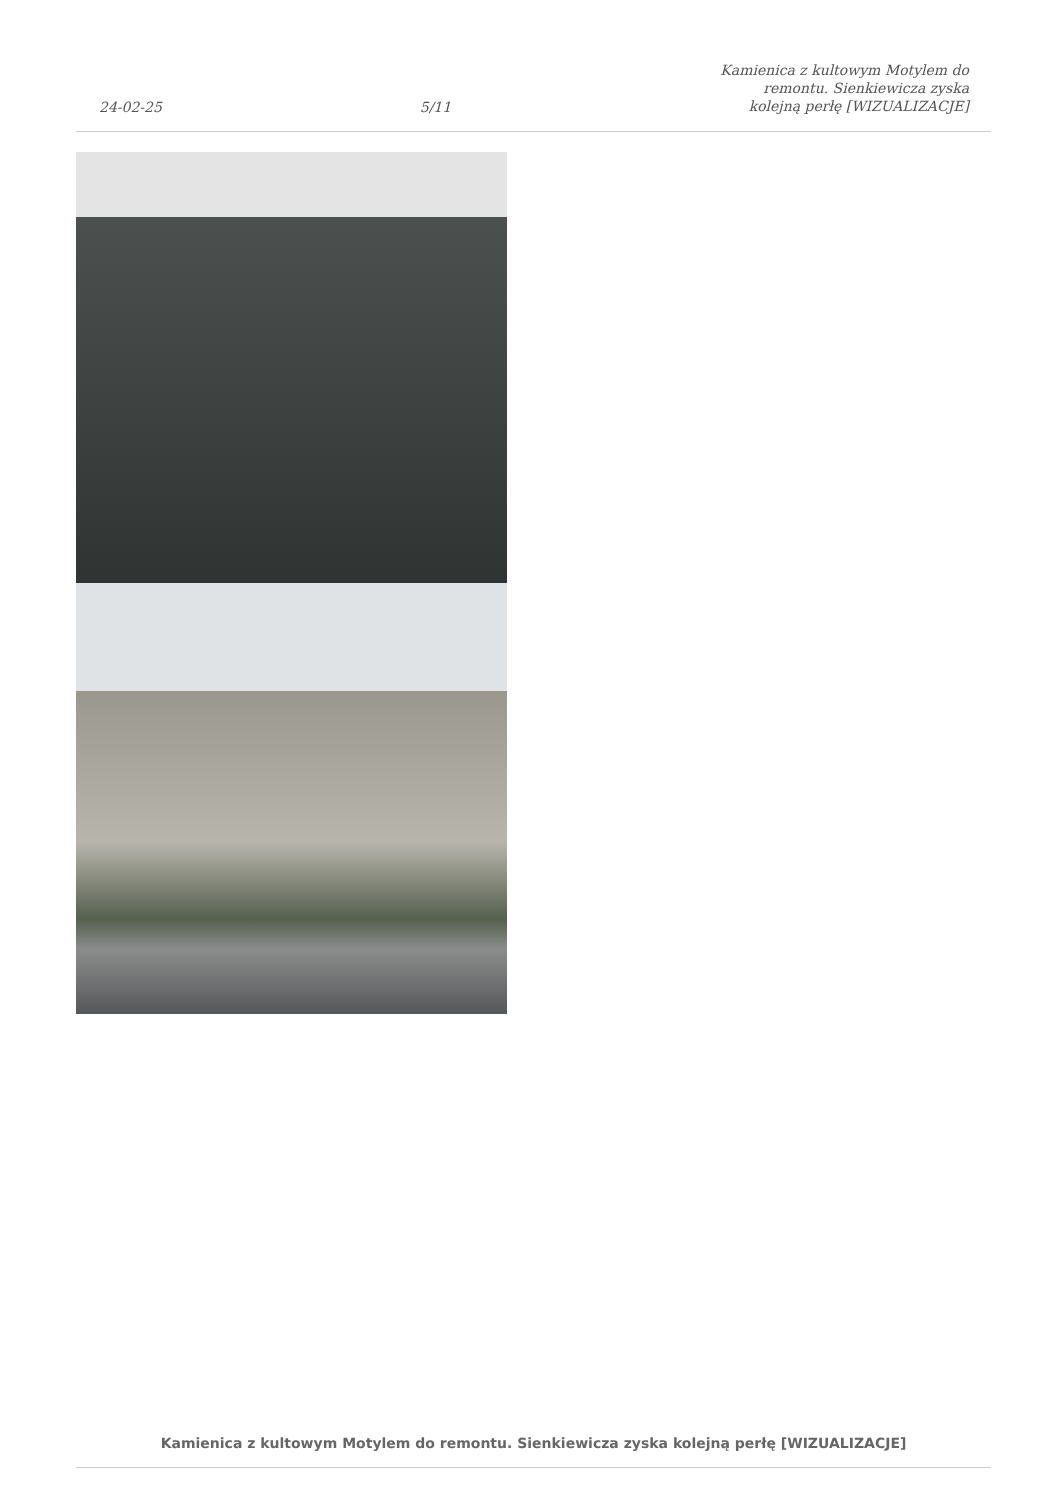24-02-25 5/11 Kamienica z kultowym Motylem do remontu. Sienkiewicza zyska kolejną perłę [WIZUALIZACJE]
Kamienica z kultowym Motylem do remontu. Sienkiewicza zyska kolejną perłę [WIZUALIZACJE]